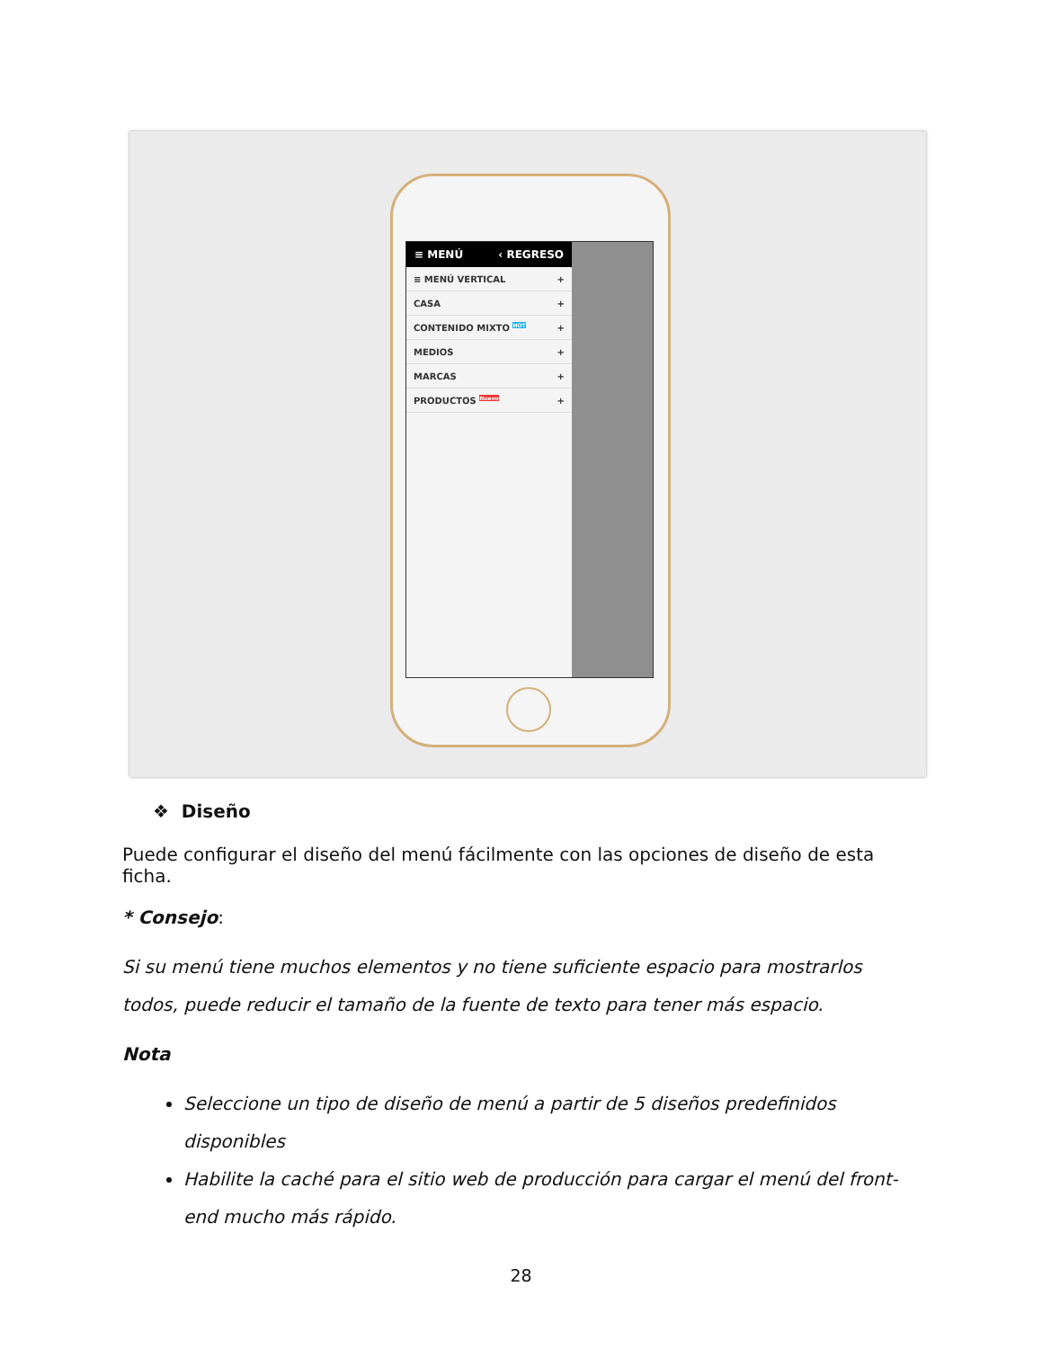≡ MENÚ ‹ REGRESO
≡ MENÚ VERTICAL +
CASA +
CONTENIDO MIXTO <sup>HOT</sup> +
MEDIOS +
MARCAS +
PRODUCTOS <sup>Nuevo</sup> +
❖ Diseño
Puede configurar el diseño del menú fácilmente con las opciones de diseño de esta ficha.
* Consejo:
Si su menú tiene muchos elementos y no tiene suficiente espacio para mostrarlos todos, puede reducir el tamaño de la fuente de texto para tener más espacio.
Nota
Seleccione un tipo de diseño de menú a partir de 5 diseños predefinidos disponibles
Habilite la caché para el sitio web de producción para cargar el menú del front-end mucho más rápido.
28